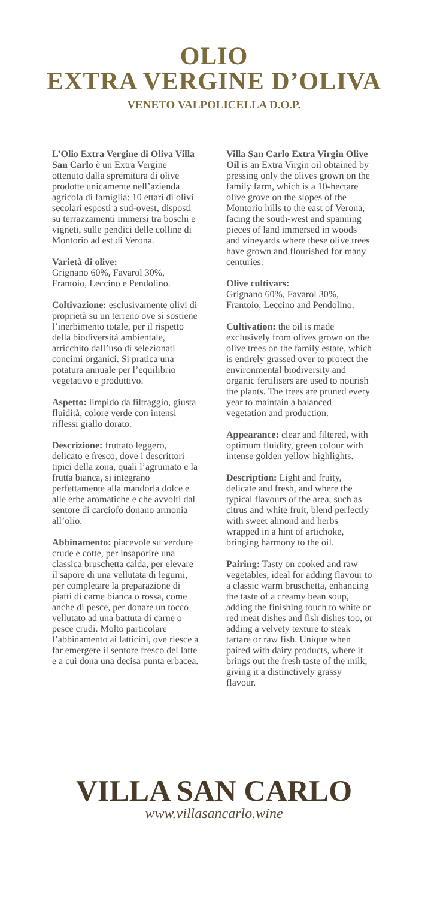OLIO
EXTRA VERGINE D’OLIVA
VENETO VALPOLICELLA D.O.P.
L’Olio Extra Vergine di Oliva Villa San Carlo è un Extra Vergine ottenuto dalla spremitura di olive prodotte unicamente nell’azienda agricola di famiglia: 10 ettari di olivi secolari esposti a sud-ovest, disposti su terrazzamenti immersi tra boschi e vigneti, sulle pendici delle colline di Montorio ad est di Verona.
Varietà di olive:
Grignano 60%, Favarol 30%, Frantoio, Leccino e Pendolino.
Coltivazione: esclusivamente olivi di proprietà su un terreno ove si sostiene l’inerbimento totale, per il rispetto della biodiversità ambientale, arricchito dall’uso di selezionati concimi organici. Si pratica una potatura annuale per l’equilibrio vegetativo e produttivo.
Aspetto: limpido da filtraggio, giusta fluidità, colore verde con intensi riflessi giallo dorato.
Descrizione: fruttato leggero, delicato e fresco, dove i descrittori tipici della zona, quali l’agrumato e la frutta bianca, si integrano perfettamente alla mandorla dolce e alle erbe aromatiche e che avvolti dal sentore di carciofo donano armonia all’olio.
Abbinamento: piacevole su verdure crude e cotte, per insaporire una classica bruschetta calda, per elevare il sapore di una vellutata di legumi, per completare la preparazione di piatti di carne bianca o rossa, come anche di pesce, per donare un tocco vellutato ad una battuta di carne o pesce crudi. Molto particolare l’abbinamento ai latticini, ove riesce a far emergere il sentore fresco del latte e a cui dona una decisa punta erbacea.
Villa San Carlo Extra Virgin Olive Oil is an Extra Virgin oil obtained by pressing only the olives grown on the family farm, which is a 10-hectare olive grove on the slopes of the Montorio hills to the east of Verona, facing the south-west and spanning pieces of land immersed in woods and vineyards where these olive trees have grown and flourished for many centuries.
Olive cultivars:
Grignano 60%, Favarol 30%, Frantoio, Leccino and Pendolino.
Cultivation: the oil is made exclusively from olives grown on the olive trees on the family estate, which is entirely grassed over to protect the environmental biodiversity and organic fertilisers are used to nourish the plants. The trees are pruned every year to maintain a balanced vegetation and production.
Appearance: clear and filtered, with optimum fluidity, green colour with intense golden yellow highlights.
Description: Light and fruity, delicate and fresh, and where the typical flavours of the area, such as citrus and white fruit, blend perfectly with sweet almond and herbs wrapped in a hint of artichoke, bringing harmony to the oil.
Pairing: Tasty on cooked and raw vegetables, ideal for adding flavour to a classic warm bruschetta, enhancing the taste of a creamy bean soup, adding the finishing touch to white or red meat dishes and fish dishes too, or adding a velvety texture to steak tartare or raw fish. Unique when paired with dairy products, where it brings out the fresh taste of the milk, giving it a distinctively grassy flavour.
VILLA SAN CARLO
www.villasancarlo.wine